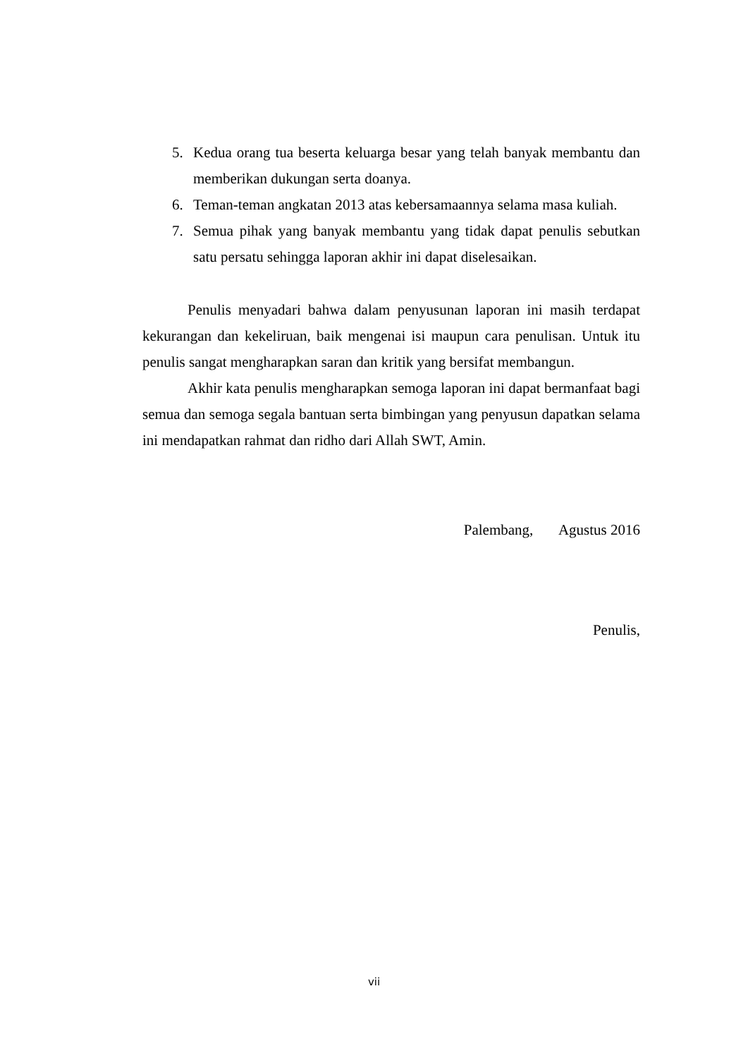5. Kedua orang tua beserta keluarga besar yang telah banyak membantu dan memberikan dukungan serta doanya.
6. Teman-teman angkatan 2013 atas kebersamaannya selama masa kuliah.
7. Semua pihak yang banyak membantu yang tidak dapat penulis sebutkan satu persatu sehingga laporan akhir ini dapat diselesaikan.
Penulis menyadari bahwa dalam penyusunan laporan ini masih terdapat kekurangan dan kekeliruan, baik mengenai isi maupun cara penulisan. Untuk itu penulis sangat mengharapkan saran dan kritik yang bersifat membangun.
Akhir kata penulis mengharapkan semoga laporan ini dapat bermanfaat bagi semua dan semoga segala bantuan serta bimbingan yang penyusun dapatkan selama ini mendapatkan rahmat dan ridho dari Allah SWT, Amin.
Palembang, Agustus 2016
Penulis,
vii